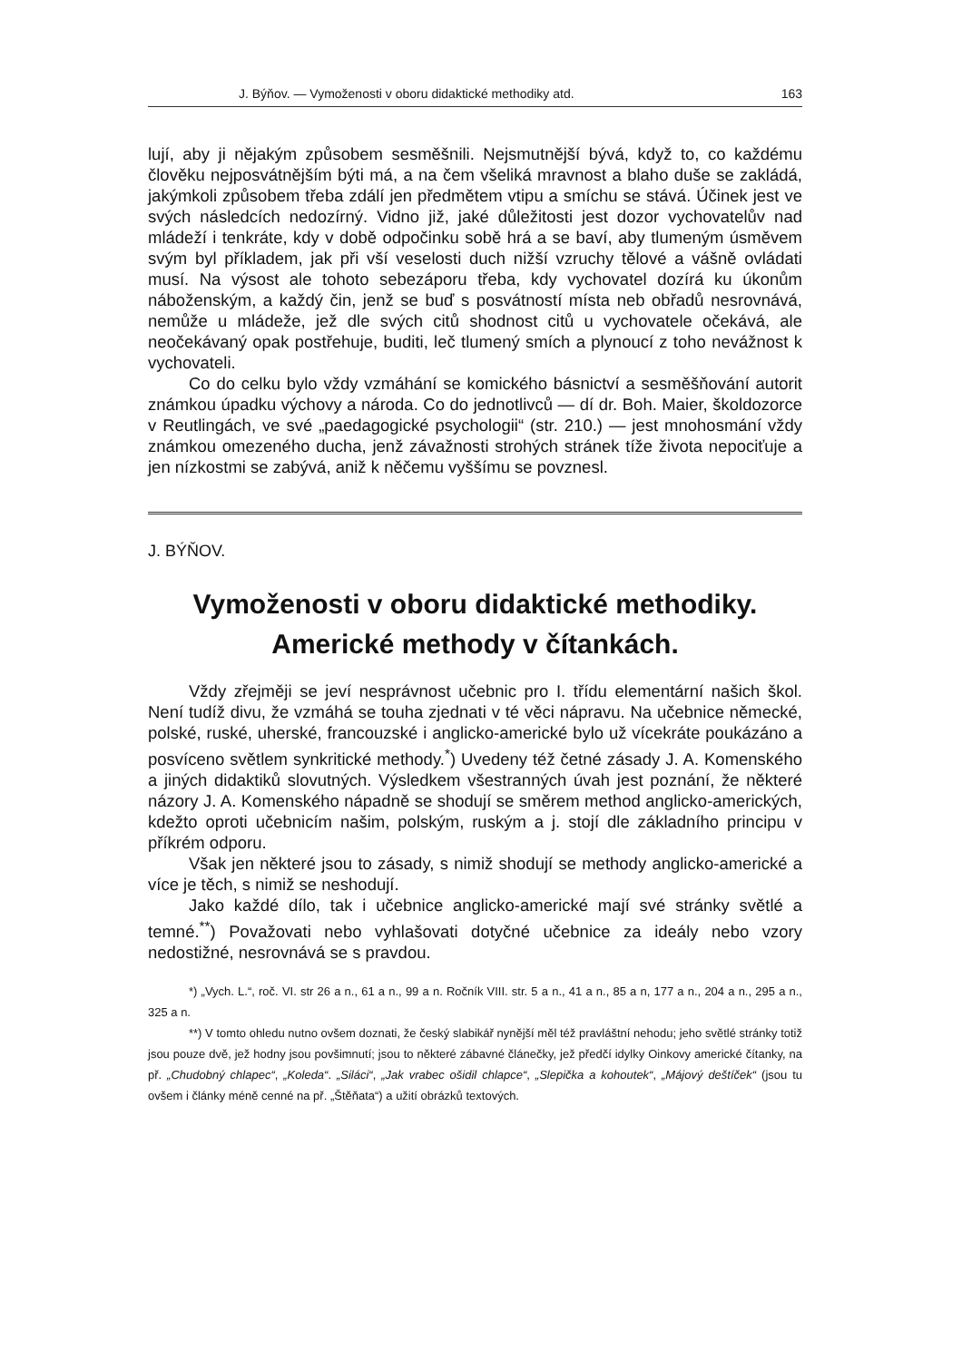J. Býňov. — Vymoženosti v oboru didaktické methodiky atd. 163
lují, aby ji nějakým způsobem sesměšnili. Nejsmutnější bývá, když to, co každému člověku nejposvátnějším býti má, a na čem všeliká mravnost a blaho duše se zakládá, jakýmkoli způsobem třeba zdálí jen předmětem vtipu a smíchu se stává. Účinek jest ve svých následcích nedozírný. Vidno již, jaké důležitosti jest dozor vychovatelův nad mládeží i tenkráte, kdy v době odpočinku sobě hrá a se baví, aby tlumeným úsměvem svým byl příkladem, jak při vší veselosti duch nižší vzruchy tělové a vášně ovládati musí. Na výsost ale tohoto sebezáporu třeba, kdy vychovatel dozírá ku úkonům náboženským, a každý čin, jenž se buď s posvátností místa neb obřadů nesrovnává, nemůže u mládeže, jež dle svých citů shodnost citů u vychovatele očekává, ale neočekávaný opak postřehuje, buditi, leč tlumený smích a plynoucí z toho nevážnost k vychovateli.
Co do celku bylo vždy vzmáhání se komického básnictví a sesměšňování autorit známkou úpadku výchovy a národa. Co do jednotlivců — dí dr. Boh. Maier, školdozorce v Reutlingách, ve své „paedagogické psychologii“ (str. 210.) — jest mnohosmání vždy známkou omezeného ducha, jenž závažnosti strohých stránek tíže života nepociťuje a jen nízkostmi se zabývá, aniž k něčemu vyššímu se povznesl.
J. BÝŇOV.
Vymoženosti v oboru didaktické methodiky.
Americké methody v čítankách.
Vždy zřejměji se jeví nesprávnost učebnic pro I. třídu elementární našich škol. Není tudíž divu, že vzmáhá se touha zjednati v té věci nápravu. Na učebnice německé, polské, ruské, uherské, francouzské i anglicko-americké bylo už vícekráte poukázáno a posvíceno světlem synkritické methody.<sup>*</sup>) Uvedeny též četné zásady J. A. Komenského a jiných didaktiků slovutných. Výsledkem všestranných úvah jest poznání, že některé názory J. A. Komenského nápadně se shodují se směrem method anglicko-amerických, kdežto oproti učebnicím našim, polským, ruským a j. stojí dle základního principu v příkrém odporu.
Však jen některé jsou to zásady, s nimiž shodují se methody anglicko-americké a více je těch, s nimiž se neshodují.
Jako každé dílo, tak i učebnice anglicko-americké mají své stránky světlé a temné.<sup>**</sup>) Považovati nebo vyhlašovati dotyčné učebnice za ideály nebo vzory nedostižné, nesrovnává se s pravdou.
*) „Vych. L.“, roč. VI. str 26 a n., 61 a n., 99 a n. Ročník VIII. str. 5 a n., 41 a n., 85 a n, 177 a n., 204 a n., 295 a n., 325 a n.
**) V tomto ohledu nutno ovšem doznati, že český slabikář nynější měl též pravláštní nehodu; jeho světlé stránky totiž jsou pouze dvě, jež hodny jsou povšimnutí; jsou to některé zábavné článečky, jež předčí idylky Oinkovy americké čítanky, na př. „Chudobný chlapec“, „Koleda“. „Siláci“, „Jak vrabec ošidil chlapce“, „Slepička a kohoutek“, „Májový deštíček“ (jsou tu ovšem i články méně cenné na př. „Štěňata“) a užití obrázků textových.